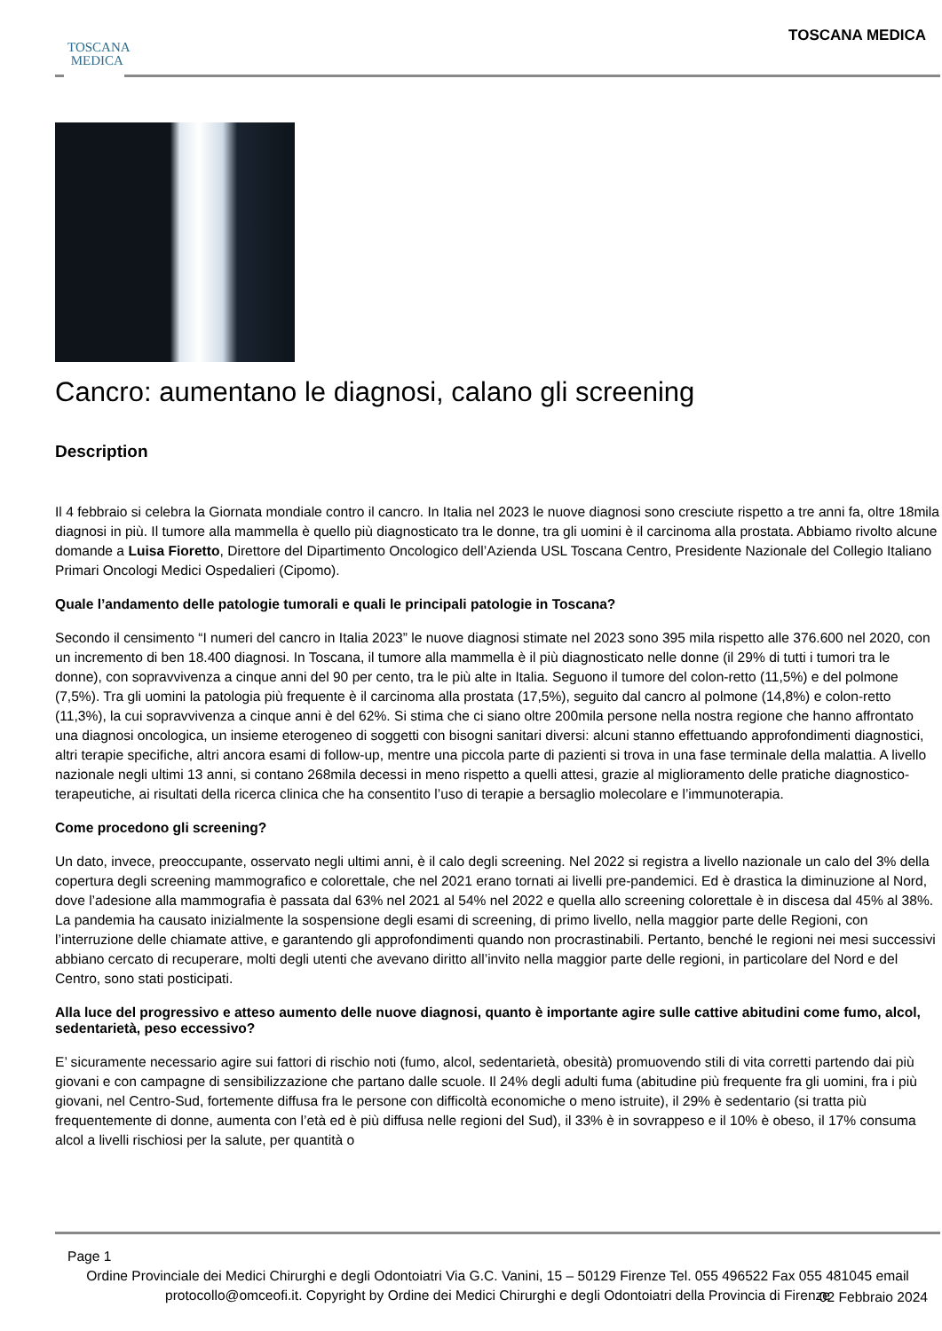TOSCANA
MEDICA
TOSCANA MEDICA
Cancro: aumentano le diagnosi, calano gli screening
Description
Il 4 febbraio si celebra la Giornata mondiale contro il cancro. In Italia nel 2023 le nuove diagnosi sono cresciute rispetto a tre anni fa, oltre 18mila diagnosi in più. Il tumore alla mammella è quello più diagnosticato tra le donne, tra gli uomini è il carcinoma alla prostata. Abbiamo rivolto alcune domande a Luisa Fioretto, Direttore del Dipartimento Oncologico dell’Azienda USL Toscana Centro, Presidente Nazionale del Collegio Italiano Primari Oncologi Medici Ospedalieri (Cipomo).
Quale l’andamento delle patologie tumorali e quali le principali patologie in Toscana?
Secondo il censimento “I numeri del cancro in Italia 2023” le nuove diagnosi stimate nel 2023 sono 395 mila rispetto alle 376.600 nel 2020, con un incremento di ben 18.400 diagnosi. In Toscana, il tumore alla mammella è il più diagnosticato nelle donne (il 29% di tutti i tumori tra le donne), con sopravvivenza a cinque anni del 90 per cento, tra le più alte in Italia. Seguono il tumore del colon-retto (11,5%) e del polmone (7,5%). Tra gli uomini la patologia più frequente è il carcinoma alla prostata (17,5%), seguito dal cancro al polmone (14,8%) e colon-retto (11,3%), la cui sopravvivenza a cinque anni è del 62%. Si stima che ci siano oltre 200mila persone nella nostra regione che hanno affrontato una diagnosi oncologica, un insieme eterogeneo di soggetti con bisogni sanitari diversi: alcuni stanno effettuando approfondimenti diagnostici, altri terapie specifiche, altri ancora esami di follow-up, mentre una piccola parte di pazienti si trova in una fase terminale della malattia. A livello nazionale negli ultimi 13 anni, si contano 268mila decessi in meno rispetto a quelli attesi, grazie al miglioramento delle pratiche diagnostico-terapeutiche, ai risultati della ricerca clinica che ha consentito l’uso di terapie a bersaglio molecolare e l’immunoterapia.
Come procedono gli screening?
Un dato, invece, preoccupante, osservato negli ultimi anni, è il calo degli screening. Nel 2022 si registra a livello nazionale un calo del 3% della copertura degli screening mammografico e colorettale, che nel 2021 erano tornati ai livelli pre-pandemici. Ed è drastica la diminuzione al Nord, dove l’adesione alla mammografia è passata dal 63% nel 2021 al 54% nel 2022 e quella allo screening colorettale è in discesa dal 45% al 38%. La pandemia ha causato inizialmente la sospensione degli esami di screening, di primo livello, nella maggior parte delle Regioni, con l’interruzione delle chiamate attive, e garantendo gli approfondimenti quando non procrastinabili. Pertanto, benché le regioni nei mesi successivi abbiano cercato di recuperare, molti degli utenti che avevano diritto all’invito nella maggior parte delle regioni, in particolare del Nord e del Centro, sono stati posticipati.
Alla luce del progressivo e atteso aumento delle nuove diagnosi, quanto è importante agire sulle cattive abitudini come fumo, alcol, sedentarietà, peso eccessivo?
E’ sicuramente necessario agire sui fattori di rischio noti (fumo, alcol, sedentarietà, obesità) promuovendo stili di vita corretti partendo dai più giovani e con campagne di sensibilizzazione che partano dalle scuole. Il 24% degli adulti fuma (abitudine più frequente fra gli uomini, fra i più giovani, nel Centro-Sud, fortemente diffusa fra le persone con difficoltà economiche o meno istruite), il 29% è sedentario (si tratta più frequentemente di donne, aumenta con l’età ed è più diffusa nelle regioni del Sud), il 33% è in sovrappeso e il 10% è obeso, il 17% consuma alcol a livelli rischiosi per la salute, per quantità o
Page 1
Ordine Provinciale dei Medici Chirurghi e degli Odontoiatri Via G.C. Vanini, 15 – 50129 Firenze Tel. 055 496522 Fax 055 481045 email protocollo@omceofi.it. Copyright by Ordine dei Medici Chirurghi e degli Odontoiatri della Provincia di Firenze
02 Febbraio 2024